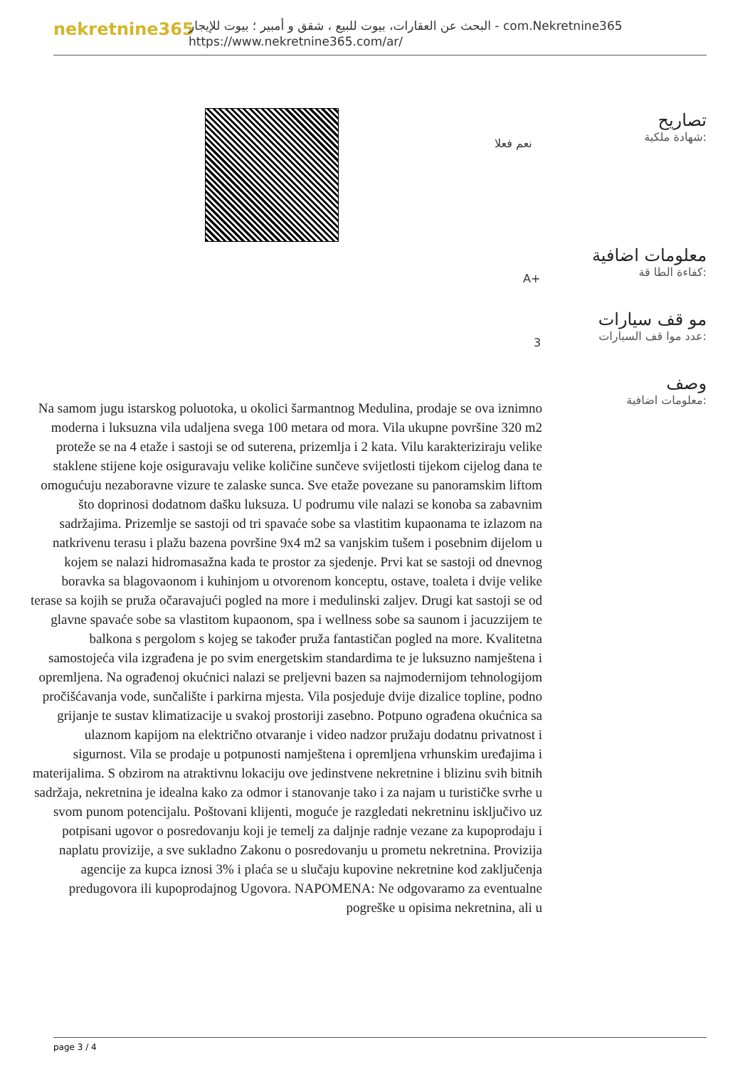nekretnine365
البحث عن العقارات، بيوت للبيع ، شقق و أمبير ؛ بيوت للإيجار - com.Nekretnine365
https://www.nekretnine365.com/ar/
تصاريح
شهادة ملكية:
نعم فعلا
معلومات اضافية
كفاءة الطا قة:
A+
مو قف سيارات
عدد موا قف السيارات:
3
وصف
معلومات اضافية:
Na samom jugu istarskog poluotoka, u okolici šarmantnog Medulina, prodaje se ova iznimno moderna i luksuzna vila udaljena svega 100 metara od mora. Vila ukupne površine 320 m2 proteže se na 4 etaže i sastoji se od suterena, prizemlja i 2 kata. Vilu karakteriziraju velike staklene stijene koje osiguravaju velike količine sunčeve svijetlosti tijekom cijelog dana te omogućuju nezaboravne vizure te zalaske sunca. Sve etaže povezane su panoramskim liftom što doprinosi dodatnom dašku luksuza. U podrumu vile nalazi se konoba sa zabavnim sadržajima. Prizemlje se sastoji od tri spavaće sobe sa vlastitim kupaonama te izlazom na natkrivenu terasu i plažu bazena površine 9x4 m2 sa vanjskim tušem i posebnim dijelom u kojem se nalazi hidromasažna kada te prostor za sjedenje. Prvi kat se sastoji od dnevnog boravka sa blagovaonom i kuhinjom u otvorenom konceptu, ostave, toaleta i dvije velike terase sa kojih se pruža očaravajući pogled na more i medulinski zaljev. Drugi kat sastoji se od glavne spavaće sobe sa vlastitom kupaonom, spa i wellness sobe sa saunom i jacuzzijem te balkona s pergolom s kojeg se također pruža fantastičan pogled na more. Kvalitetna samostojeća vila izgrađena je po svim energetskim standardima te je luksuzno namještena i opremljena. Na ograđenoj okućnici nalazi se preljevni bazen sa najmodernijom tehnologijom pročišćavanja vode, sunčalište i parkirna mjesta. Vila posjeduje dvije dizalice topline, podno grijanje te sustav klimatizacije u svakoj prostoriji zasebno. Potpuno ograđena okućnica sa ulaznom kapijom na električno otvaranje i video nadzor pružaju dodatnu privatnost i sigurnost. Vila se prodaje u potpunosti namještena i opremljena vrhunskim uređajima i materijalima. S obzirom na atraktivnu lokaciju ove jedinstvene nekretnine i blizinu svih bitnih sadržaja, nekretnina je idealna kako za odmor i stanovanje tako i za najam u turističke svrhe u svom punom potencijalu. Poštovani klijenti, moguće je razgledati nekretninu isključivo uz potpisani ugovor o posredovanju koji je temelj za daljnje radnje vezane za kupoprodaju i naplatu provizije, a sve sukladno Zakonu o posredovanju u prometu nekretnina. Provizija agencije za kupca iznosi 3% i plaća se u slučaju kupovine nekretnine kod zaključenja predugovora ili kupoprodajnog Ugovora. NAPOMENA: Ne odgovaramo za eventualne pogreške u opisima nekretnina, ali u
page 3 / 4